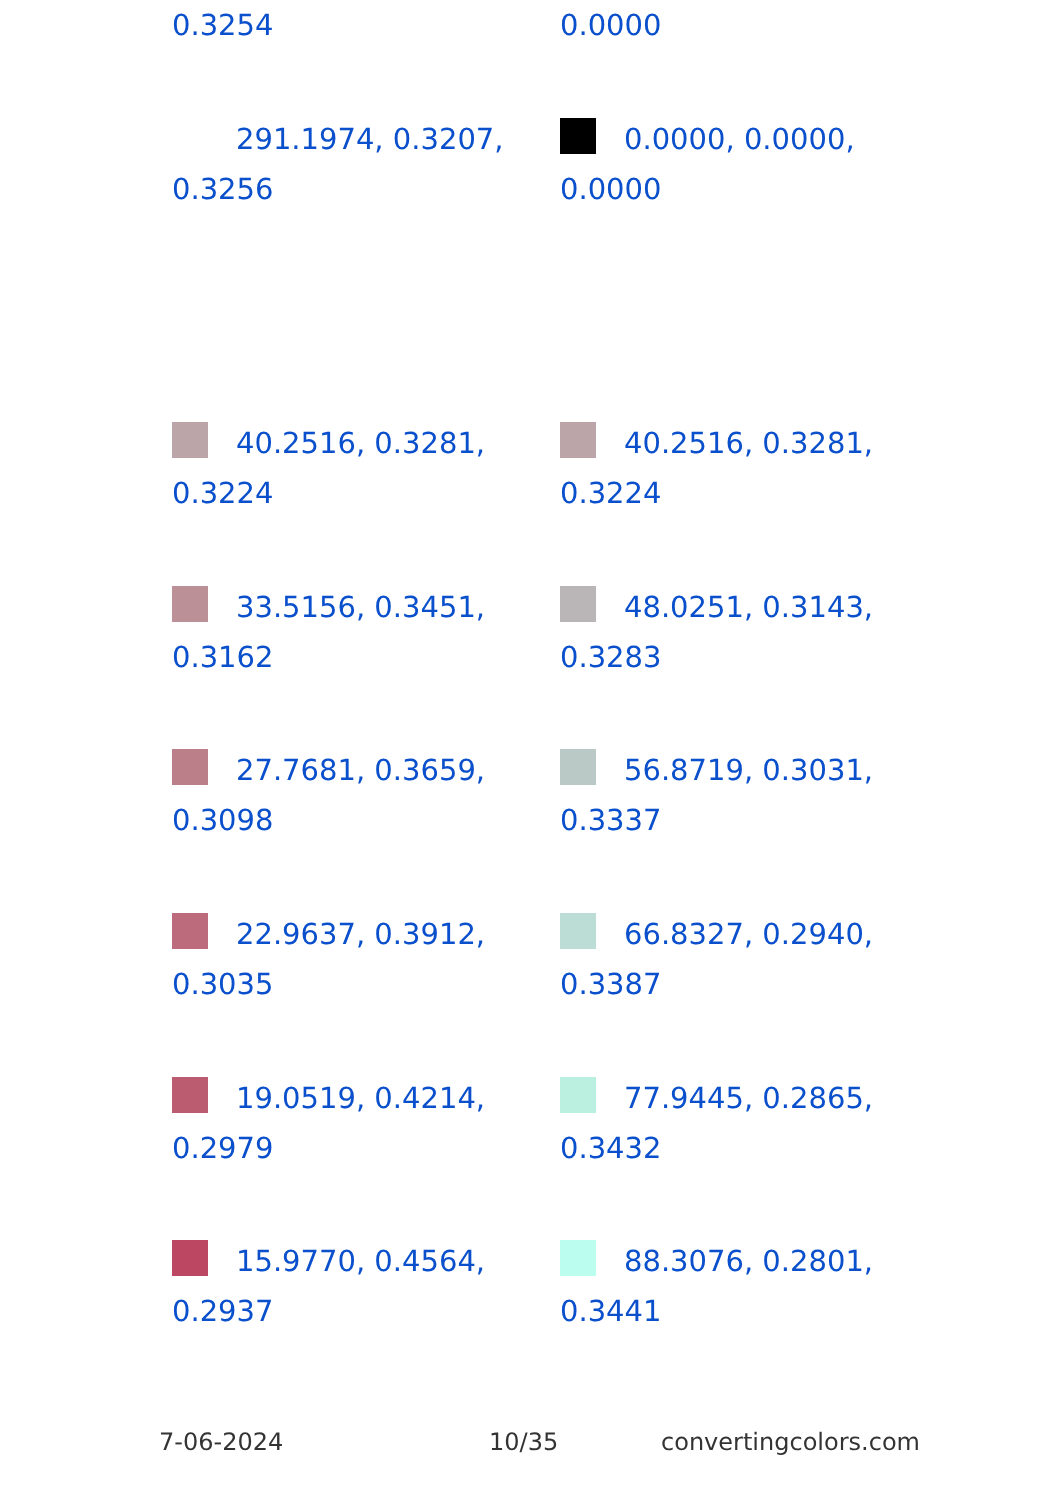0.3254 0.0000
291.1974, 0.3207, 0.3256
0.0000, 0.0000, 0.0000
40.2516, 0.3281, 0.3224
40.2516, 0.3281, 0.3224
33.5156, 0.3451, 0.3162
48.0251, 0.3143, 0.3283
27.7681, 0.3659, 0.3098
56.8719, 0.3031, 0.3337
22.9637, 0.3912, 0.3035
66.8327, 0.2940, 0.3387
19.0519, 0.4214, 0.2979
77.9445, 0.2865, 0.3432
15.9770, 0.4564, 0.2937
88.3076, 0.2801, 0.3441
7-06-2024 10/35 convertingcolors.com